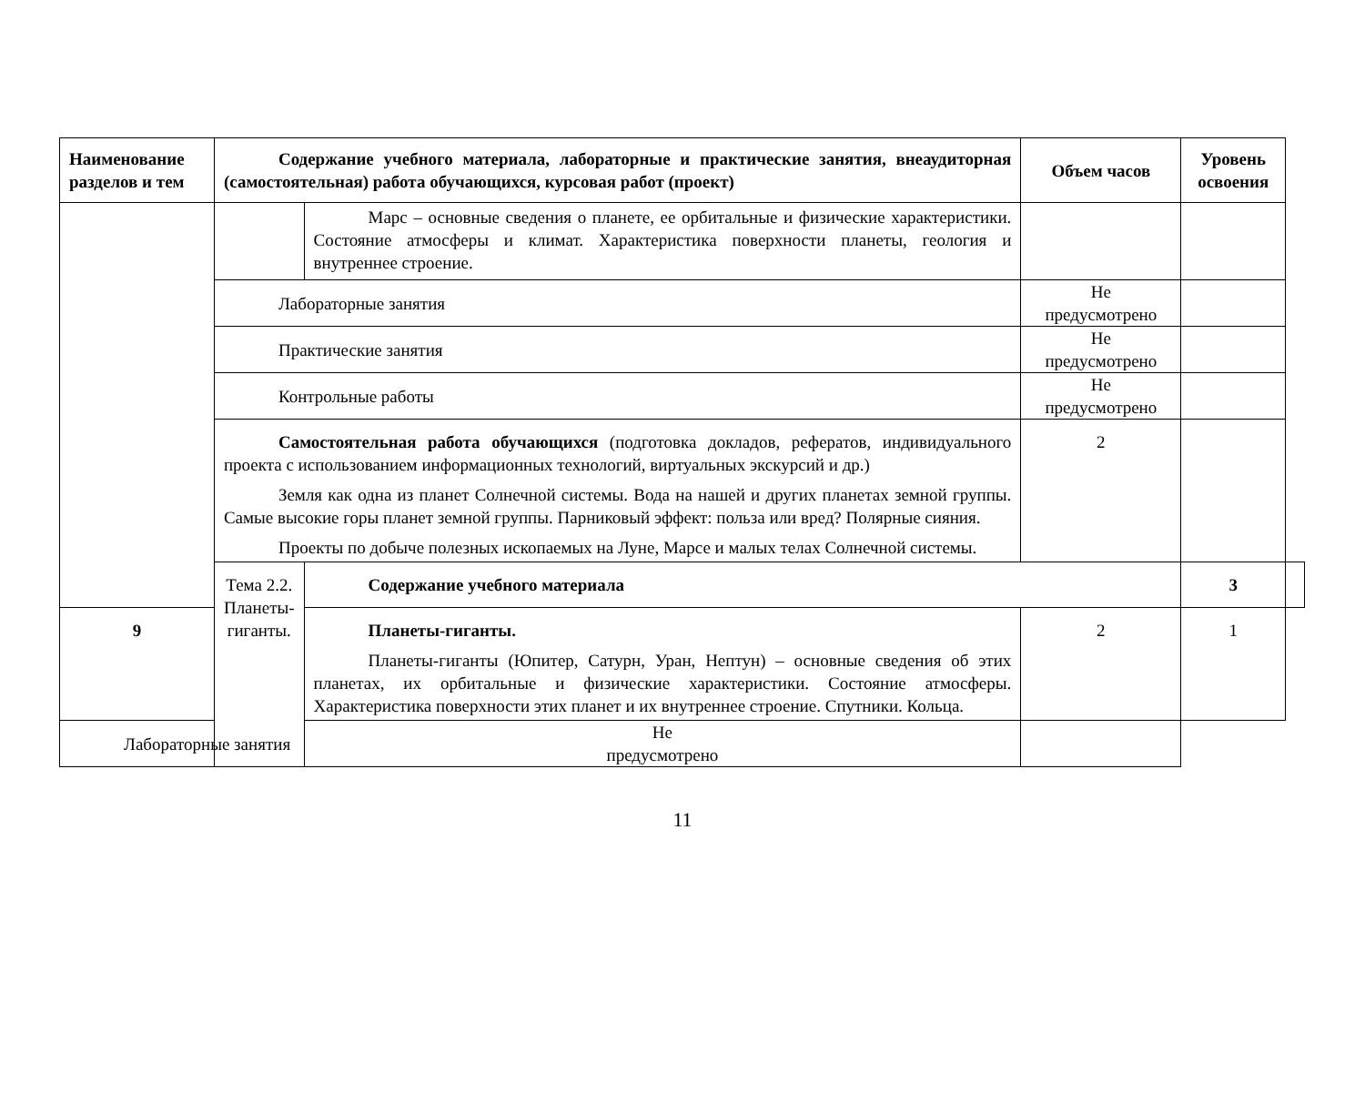| Наименование разделов и тем | Содержание учебного материала, лабораторные и практические занятия, внеаудиторная (самостоятельная) работа обучающихся, курсовая работ (проект) | | Объем часов | Уровень освоения | |
| --- | --- | --- | --- | --- | --- |
| | | Марс – основные сведения о планете, ее орбитальные и физические характеристики. Состояние атмосферы и климат. Характеристика поверхности планеты, геология и внутреннее строение. | | | |
| | Лабораторные занятия | | Не предусмотрено | | |
| | Практические занятия | | Не предусмотрено | | |
| | Контрольные работы | | Не предусмотрено | | |
| | Самостоятельная работа обучающихся (подготовка докладов, рефератов, индивидуального проекта с использованием информационных технологий, виртуальных экскурсий и др.) Земля как одна из планет Солнечной системы. Вода на нашей и других планетах земной группы. Самые высокие горы планет земной группы. Парниковый эффект: польза или вред? Полярные сияния. Проекты по добыче полезных ископаемых на Луне, Марсе и малых телах Солнечной системы. | | 2 | | |
| | Тема 2.2. Планеты- гиганты. | Содержание учебного материала | | 3 | |
| 9 | | Планеты-гиганты. Планеты-гиганты (Юпитер, Сатурн, Уран, Нептун) – основные сведения об этих планетах, их орбитальные и физические характеристики. Состояние атмосферы. Характеристика поверхности этих планет и их внутреннее строение. Спутники. Кольца. | 2 | 1 | |
| Лабораторные занятия | | Не предусмотрено | | | |
11